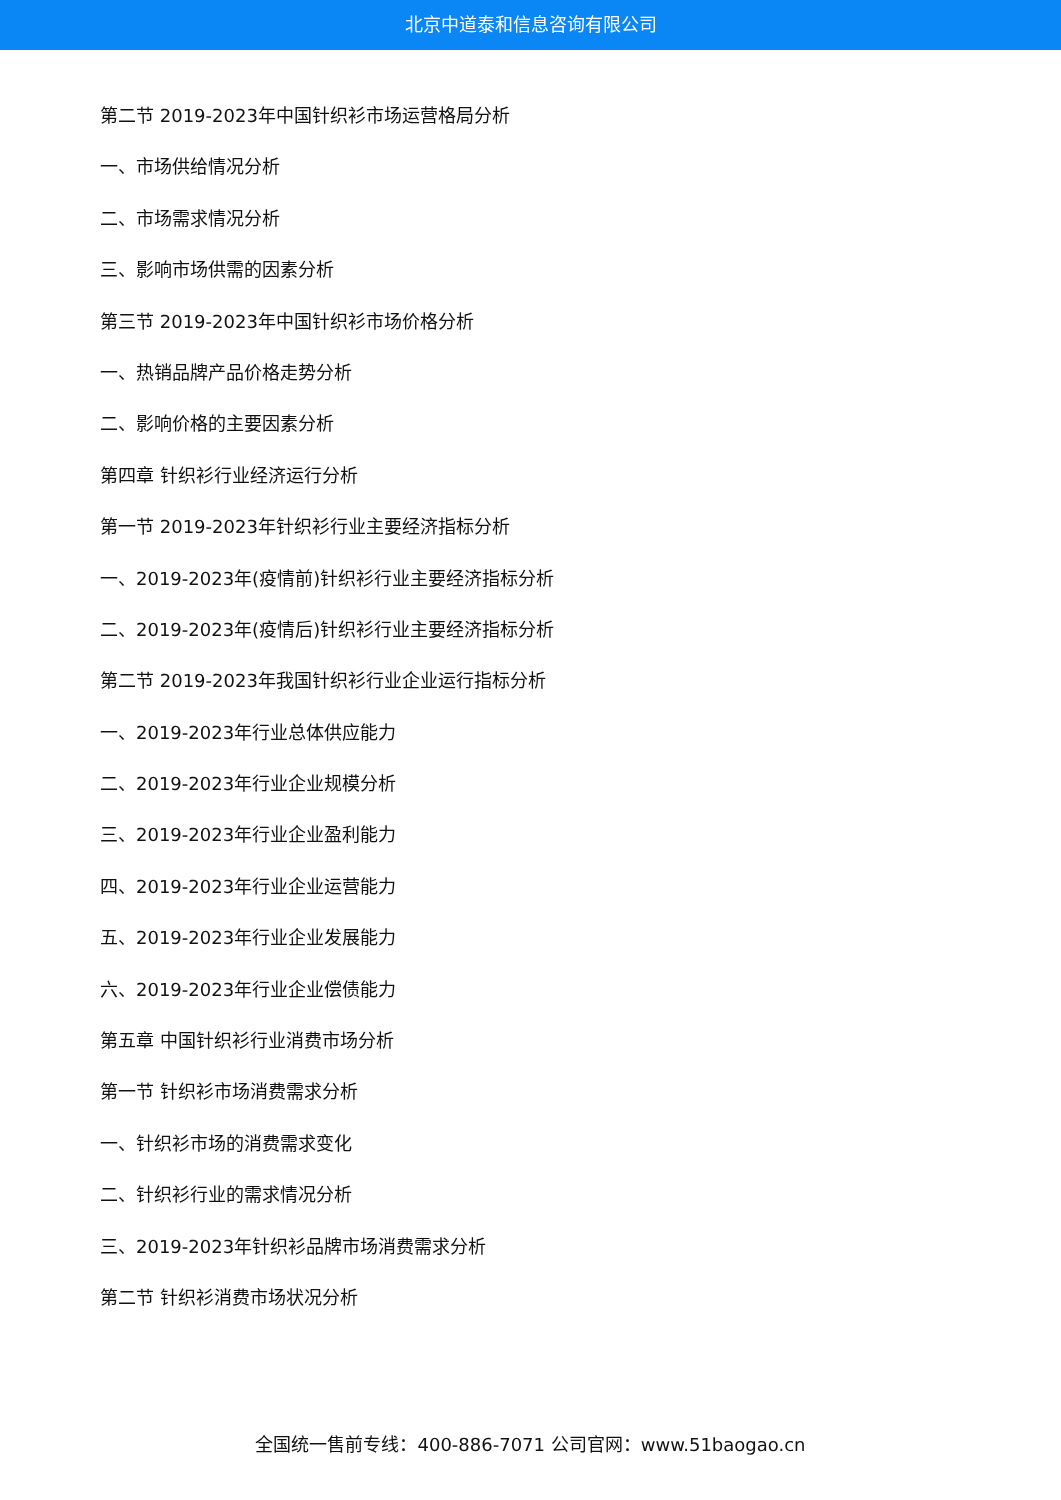北京中道泰和信息咨询有限公司
第二节 2019-2023年中国针织衫市场运营格局分析
一、市场供给情况分析
二、市场需求情况分析
三、影响市场供需的因素分析
第三节 2019-2023年中国针织衫市场价格分析
一、热销品牌产品价格走势分析
二、影响价格的主要因素分析
第四章 针织衫行业经济运行分析
第一节 2019-2023年针织衫行业主要经济指标分析
一、2019-2023年(疫情前)针织衫行业主要经济指标分析
二、2019-2023年(疫情后)针织衫行业主要经济指标分析
第二节 2019-2023年我国针织衫行业企业运行指标分析
一、2019-2023年行业总体供应能力
二、2019-2023年行业企业规模分析
三、2019-2023年行业企业盈利能力
四、2019-2023年行业企业运营能力
五、2019-2023年行业企业发展能力
六、2019-2023年行业企业偿债能力
第五章 中国针织衫行业消费市场分析
第一节 针织衫市场消费需求分析
一、针织衫市场的消费需求变化
二、针织衫行业的需求情况分析
三、2019-2023年针织衫品牌市场消费需求分析
第二节 针织衫消费市场状况分析
全国统一售前专线：400-886-7071 公司官网：www.51baogao.cn